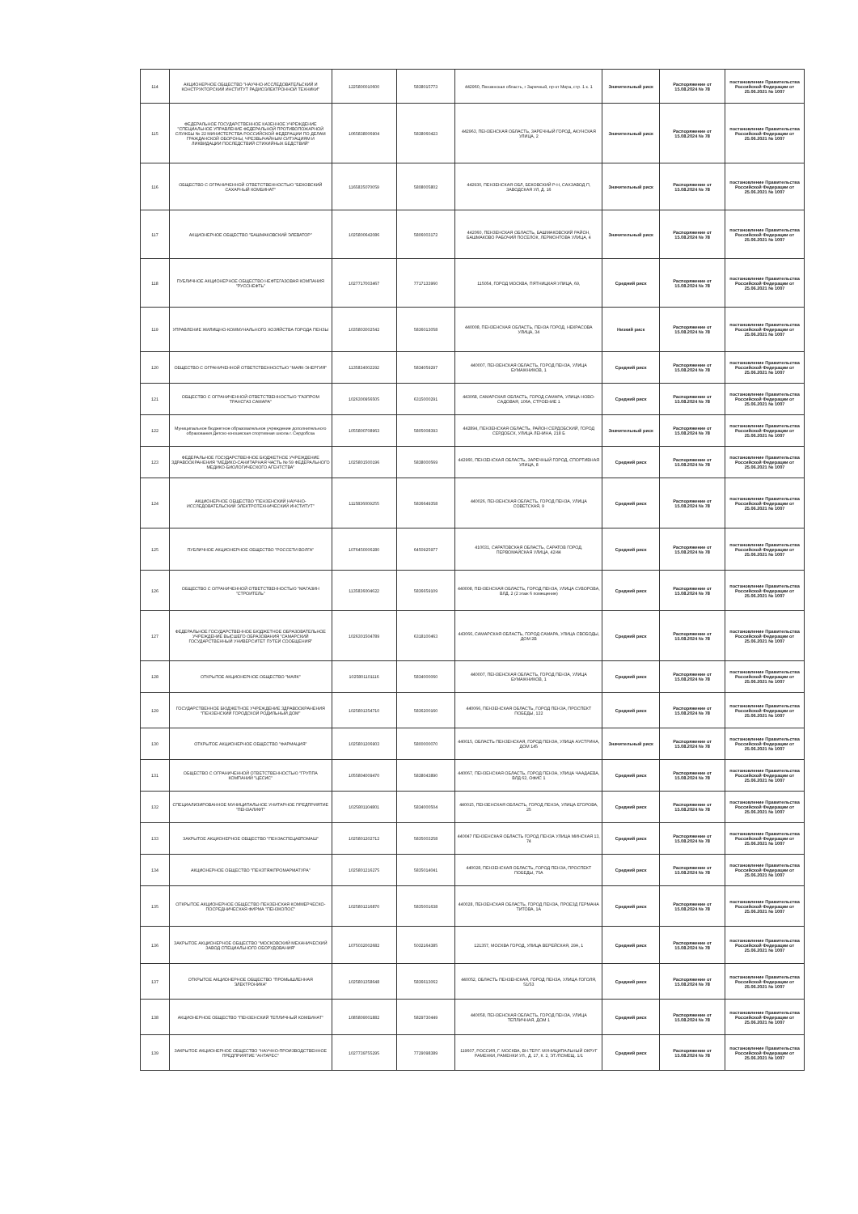| 114 | АКЦИОНЕРНОЕ ОБЩЕСТВО "НАУЧНО-ИССЛЕДОВАТЕЛЬСКИЙ И КОНСТРУКТОРСКИЙ ИНСТИТУТ РАДИОЭЛЕКТРОННОЙ ТЕХНИКИ" | 1225800010600 | 5838015773 | 442960, Пензенская область, г Заречный, пр-кт Мира, стр. 1 к. 1 | Значительный риск | Распоряжение от 15.08.2024 № 78 | постановление Правительства Российской Федерации от 25.06.2021 № 1007 |
| 115 | ФЕДЕРАЛЬНОЕ ГОСУДАРСТВЕННОЕ КАЗЕННОЕ УЧРЕЖДЕНИЕ "СПЕЦИАЛЬНОЕ УПРАВЛЕНИЕ ФЕДЕРАЛЬНОЙ ПРОТИВОПОЖАРНОЙ СЛУЖБЫ № 22 МИНИСТЕРСТВА РОССИЙСКОЙ ФЕДЕРАЦИИ ПО ДЕЛАМ ГРАЖДАНСКОЙ ОБОРОНЫ, ЧРЕЗВЫЧАЙНЫМ СИТУАЦИЯМ И ЛИКВИДАЦИИ ПОСЛЕДСТВИЙ СТИХИЙНЫХ БЕДСТВИЙ" | 1065838006904 | 5838060423 | 442963, ПЕНЗЕНСКАЯ ОБЛАСТЬ, ЗАРЕЧНЫЙ ГОРОД, АКУНСКАЯ УЛИЦА, 2 | Значительный риск | Распоряжение от 15.08.2024 № 78 | постановление Правительства Российской Федерации от 25.06.2021 № 1007 |
| 116 | ОБЩЕСТВО С ОГРАНИЧЕННОЙ ОТВЕТСТВЕННОСТЬЮ "БЕКОВСКИЙ САХАРНЫЙ КОМБИНАТ" | 1165835070059 | 5808005802 | 442930, ПЕНЗЕНСКАЯ ОБЛ, БЕКОВСКИЙ Р-Н, САХЗАВОД П, ЗАВОДСКАЯ УЛ, Д. 16 | Значительный риск | Распоряжение от 15.08.2024 № 78 | постановление Правительства Российской Федерации от 25.06.2021 № 1007 |
| 117 | АКЦИОНЕРНОЕ ОБЩЕСТВО "БАШМАКОВСКИЙ ЭЛЕВАТОР" | 1025800642086 | 5806003172 | 442060, ПЕНЗЕНСКАЯ ОБЛАСТЬ, БАШМАКОВСКИЙ РАЙОН, БАШМАКОВО РАБОЧИЙ ПОСЕЛОК, ЛЕРМОНТОВА УЛИЦА, 4 | Значительный риск | Распоряжение от 15.08.2024 № 78 | постановление Правительства Российской Федерации от 25.06.2021 № 1007 |
| 118 | ПУБЛИЧНОЕ АКЦИОНЕРНОЕ ОБЩЕСТВО НЕФТЕГАЗОВАЯ КОМПАНИЯ "РУССНЕФТЬ" | 1027717003467 | 7717133960 | 115054, ГОРОД МОСКВА, ПЯТНИЦКАЯ УЛИЦА, 69, | Средний риск | Распоряжение от 15.08.2024 № 78 | постановление Правительства Российской Федерации от 25.06.2021 № 1007 |
| 119 | УПРАВЛЕНИЕ ЖИЛИЩНО-КОММУНАЛЬНОГО ХОЗЯЙСТВА ГОРОДА ПЕНЗЫ | 1035803002542 | 5836013058 | 440008, ПЕНЗЕНСКАЯ ОБЛАСТЬ, ПЕНЗА ГОРОД, НЕКРАСОВА УЛИЦА, 34 | Низкий риск | Распоряжение от 15.08.2024 № 78 | постановление Правительства Российской Федерации от 25.06.2021 № 1007 |
| 120 | ОБЩЕСТВО С ОГРАНИЧЕННОЙ ОТВЕТСТВЕННОСТЬЮ "МАЯК-ЭНЕРГИЯ" | 1135834002292 | 5834059297 | 440007, ПЕНЗЕНСКАЯ ОБЛАСТЬ, ГОРОД ПЕНЗА, УЛИЦА БУМАЖНИКОВ, 1 | Средний риск | Распоряжение от 15.08.2024 № 78 | постановление Правительства Российской Федерации от 25.06.2021 № 1007 |
| 121 | ОБЩЕСТВО С ОГРАНИЧЕННОЙ ОТВЕТСТВЕННОСТЬЮ "ГАЗПРОМ ТРАНСГАЗ САМАРА" | 1026300956505 | 6315000291 | 443068, САМАРСКАЯ ОБЛАСТЬ, ГОРОД САМАРА, УЛИЦА НОВО-САДОВАЯ, 106А, СТРОЕНИЕ 1 | Средний риск | Распоряжение от 15.08.2024 № 78 | постановление Правительства Российской Федерации от 25.06.2021 № 1007 |
| 122 | Муниципальное бюджетное образовательное учреждение дополнительного образования Детско-юношеская спортивная школа г. Сердобска | 1055800708963 | 5805008393 | 442894, ПЕНЗЕНСКАЯ ОБЛАСТЬ, РАЙОН СЕРДОБСКИЙ, ГОРОД СЕРДОБСК, УЛИЦА ЛЕНИНА, 218 Б | Значительный риск | Распоряжение от 15.08.2024 № 78 | постановление Правительства Российской Федерации от 25.06.2021 № 1007 |
| 123 | ФЕДЕРАЛЬНОЕ ГОСУДАРСТВЕННОЕ БЮДЖЕТНОЕ УЧРЕЖДЕНИЕ ЗДРАВООХРАНЕНИЯ "МЕДИКО-САНИТАРНАЯ ЧАСТЬ № 59 ФЕДЕРАЛЬНОГО МЕДИКО-БИОЛОГИЧЕСКОГО АГЕНТСТВА" | 1025801500196 | 5838000569 | 442960, ПЕНЗЕНСКАЯ ОБЛАСТЬ, ЗАРЕЧНЫЙ ГОРОД, СПОРТИВНАЯ УЛИЦА, 8 | Средний риск | Распоряжение от 15.08.2024 № 78 | постановление Правительства Российской Федерации от 25.06.2021 № 1007 |
| 124 | АКЦИОНЕРНОЕ ОБЩЕСТВО "ПЕНЗЕНСКИЙ НАУЧНО-ИССЛЕДОВАТЕЛЬСКИЙ ЭЛЕКТРОТЕХНИЧЕСКИЙ ИНСТИТУТ" | 1115836009255 | 5836649358 | 440026, ПЕНЗЕНСКАЯ ОБЛАСТЬ, ГОРОД ПЕНЗА, УЛИЦА СОВЕТСКАЯ, 9 | Средний риск | Распоряжение от 15.08.2024 № 78 | постановление Правительства Российской Федерации от 25.06.2021 № 1007 |
| 125 | ПУБЛИЧНОЕ АКЦИОНЕРНОЕ ОБЩЕСТВО "РОССЕТИ ВОЛГА" | 1076450006280 | 6450925977 | 410031, САРАТОВСКАЯ ОБЛАСТЬ, САРАТОВ ГОРОД, ПЕРВОМАЙСКАЯ УЛИЦА, 42/44 | Средний риск | Распоряжение от 15.08.2024 № 78 | постановление Правительства Российской Федерации от 25.06.2021 № 1007 |
| 126 | ОБЩЕСТВО С ОГРАНИЧЕННОЙ ОТВЕТСТВЕННОСТЬЮ "МАГАЗИН "СТРОИТЕЛЬ" | 1135836004622 | 5836659109 | 440008, ПЕНЗЕНСКАЯ ОБЛАСТЬ, ГОРОД ПЕНЗА, УЛИЦА СУВОРОВА, ВЛД. 2 (2 этаж 6 помещение) | Средний риск | Распоряжение от 15.08.2024 № 78 | постановление Правительства Российской Федерации от 25.06.2021 № 1007 |
| 127 | ФЕДЕРАЛЬНОЕ ГОСУДАРСТВЕННОЕ БЮДЖЕТНОЕ ОБРАЗОВАТЕЛЬНОЕ УЧРЕЖДЕНИЕ ВЫСШЕГО ОБРАЗОВАНИЯ "САМАРСКИЙ ГОСУДАРСТВЕННЫЙ УНИВЕРСИТЕТ ПУТЕЙ СООБЩЕНИЯ" | 1026301504789 | 6318100463 | 443066, САМАРСКАЯ ОБЛАСТЬ, ГОРОД САМАРА, УЛИЦА СВОБОДЫ, ДОМ 2В | Средний риск | Распоряжение от 15.08.2024 № 78 | постановление Правительства Российской Федерации от 25.06.2021 № 1007 |
| 128 | ОТКРЫТОЕ АКЦИОНЕРНОЕ ОБЩЕСТВО "МАЯК" | 1025801101116 | 5834000060 | 440007, ПЕНЗЕНСКАЯ ОБЛАСТЬ, ГОРОД ПЕНЗА, УЛИЦА БУМАЖНИКОВ, 1 | Средний риск | Распоряжение от 15.08.2024 № 78 | постановление Правительства Российской Федерации от 25.06.2021 № 1007 |
| 129 | ГОСУДАРСТВЕННОЕ БЮДЖЕТНОЕ УЧРЕЖДЕНИЕ ЗДРАВООХРАНЕНИЯ "ПЕНЗЕНСКИЙ ГОРОДСКОЙ РОДИЛЬНЫЙ ДОМ" | 1025801354710 | 5836200160 | 440066, ПЕНЗЕНСКАЯ ОБЛАСТЬ, ГОРОД ПЕНЗА, ПРОСПЕКТ ПОБЕДЫ, 122 | Средний риск | Распоряжение от 15.08.2024 № 78 | постановление Правительства Российской Федерации от 25.06.2021 № 1007 |
| 130 | ОТКРЫТОЕ АКЦИОНЕРНОЕ ОБЩЕСТВО "ФАРМАЦИЯ" | 1025801206903 | 5800000070 | 440015, ОБЛАСТЬ ПЕНЗЕНСКАЯ, ГОРОД ПЕНЗА, УЛИЦА АУСТРИНА, ДОМ 145 | Значительный риск | Распоряжение от 15.08.2024 № 78 | постановление Правительства Российской Федерации от 25.06.2021 № 1007 |
| 131 | ОБЩЕСТВО С ОГРАНИЧЕННОЙ ОТВЕТСТВЕННОСТЬЮ "ГРУППА КОМПАНИЙ "ЦЕСИС" | 1055804009470 | 5838043890 | 440067, ПЕНЗЕНСКАЯ ОБЛАСТЬ, ГОРОД ПЕНЗА, УЛИЦА ЧААДАЕВА, ВЛД 62, ОФИС 1 | Средний риск | Распоряжение от 15.08.2024 № 78 | постановление Правительства Российской Федерации от 25.06.2021 № 1007 |
| 132 | СПЕЦИАЛИЗИРОВАННОЕ МУНИЦИПАЛЬНОЕ УНИТАРНОЕ ПРЕДПРИЯТИЕ "ПЕНЗАЛИФТ" | 1025801104801 | 5834000504 | 440015, ПЕНЗЕНСКАЯ ОБЛАСТЬ, ГОРОД ПЕНЗА, УЛИЦА ЕГОРОВА, 25 | Средний риск | Распоряжение от 15.08.2024 № 78 | постановление Правительства Российской Федерации от 25.06.2021 № 1007 |
| 133 | ЗАКРЫТОЕ АКЦИОНЕРНОЕ ОБЩЕСТВО "ПЕНЗАСПЕЦАВТОМАШ" | 1025801202712 | 5835003258 | 440047 ПЕНЗЕНСКАЯ ОБЛАСТЬ ГОРОД ПЕНЗА УЛИЦА МИНСКАЯ 13, 74 | Средний риск | Распоряжение от 15.08.2024 № 78 | постановление Правительства Российской Федерации от 25.06.2021 № 1007 |
| 134 | АКЦИОНЕРНОЕ ОБЩЕСТВО "ПЕНЗТЯЖПРОМАРМАТУРА" | 1025801216275 | 5835014041 | 440028, ПЕНЗЕНСКАЯ ОБЛАСТЬ, ГОРОД ПЕНЗА, ПРОСПЕКТ ПОБЕДЫ, 75А | Средний риск | Распоряжение от 15.08.2024 № 78 | постановление Правительства Российской Федерации от 25.06.2021 № 1007 |
| 135 | ОТКРЫТОЕ АКЦИОНЕРНОЕ ОБЩЕСТВО ПЕНЗЕНСКАЯ КОММЕРЧЕСКО-ПОСРЕДНИЧЕСКАЯ ФИРМА "ПЕНЗКОПОС" | 1025801216870 | 5835001638 | 440028, ПЕНЗЕНСКАЯ ОБЛАСТЬ, ГОРОД ПЕНЗА, ПРОЕЗД ГЕРМАНА ТИТОВА, 1А | Средний риск | Распоряжение от 15.08.2024 № 78 | постановление Правительства Российской Федерации от 25.06.2021 № 1007 |
| 136 | ЗАКРЫТОЕ АКЦИОНЕРНОЕ ОБЩЕСТВО "МОСКОВСКИЙ МЕХАНИЧЕСКИЙ ЗАВОД СПЕЦИАЛЬНОГО ОБОРУДОВАНИЯ" | 1075032002682 | 5032164385 | 121357, МОСКВА ГОРОД, УЛИЦА ВЕРЕЙСКАЯ, 29А, 1 | Средний риск | Распоряжение от 15.08.2024 № 78 | постановление Правительства Российской Федерации от 25.06.2021 № 1007 |
| 137 | ОТКРЫТОЕ АКЦИОНЕРНОЕ ОБЩЕСТВО "ПРОМЫШЛЕННАЯ ЭЛЕКТРОНИКА" | 1025801358648 | 5836613062 | 440052, ОБЛАСТЬ ПЕНЗЕНСКАЯ, ГОРОД ПЕНЗА, УЛИЦА ГОГОЛЯ, 51/53 | Средний риск | Распоряжение от 15.08.2024 № 78 | постановление Правительства Российской Федерации от 25.06.2021 № 1007 |
| 138 | АКЦИОНЕРНОЕ ОБЩЕСТВО "ПЕНЗЕНСКИЙ ТЕПЛИЧНЫЙ КОМБИНАТ" | 1085809001882 | 5829730449 | 440058, ПЕНЗЕНСКАЯ ОБЛАСТЬ, ГОРОД ПЕНЗА, УЛИЦА ТЕПЛИЧНАЯ, ДОМ 1 | Средний риск | Распоряжение от 15.08.2024 № 78 | постановление Правительства Российской Федерации от 25.06.2021 № 1007 |
| 139 | ЗАКРЫТОЕ АКЦИОНЕРНОЕ ОБЩЕСТВО "НАУЧНО-ПРОИЗВОДСТВЕННОЕ ПРЕДПРИЯТИЕ "АНТАРЕС" | 1027739755295 | 7729098389 | 119607, РОССИЯ, Г. МОСКВА, ВН.ТЕР.Г. МУНИЦИПАЛЬНЫЙ ОКРУГ РАМЕНКИ, РАМЕНКИ УЛ., Д. 17, К. 2, ЭТ./ПОМЕЩ. 1/1 | Средний риск | Распоряжение от 15.08.2024 № 78 | постановление Правительства Российской Федерации от 25.06.2021 № 1007 |